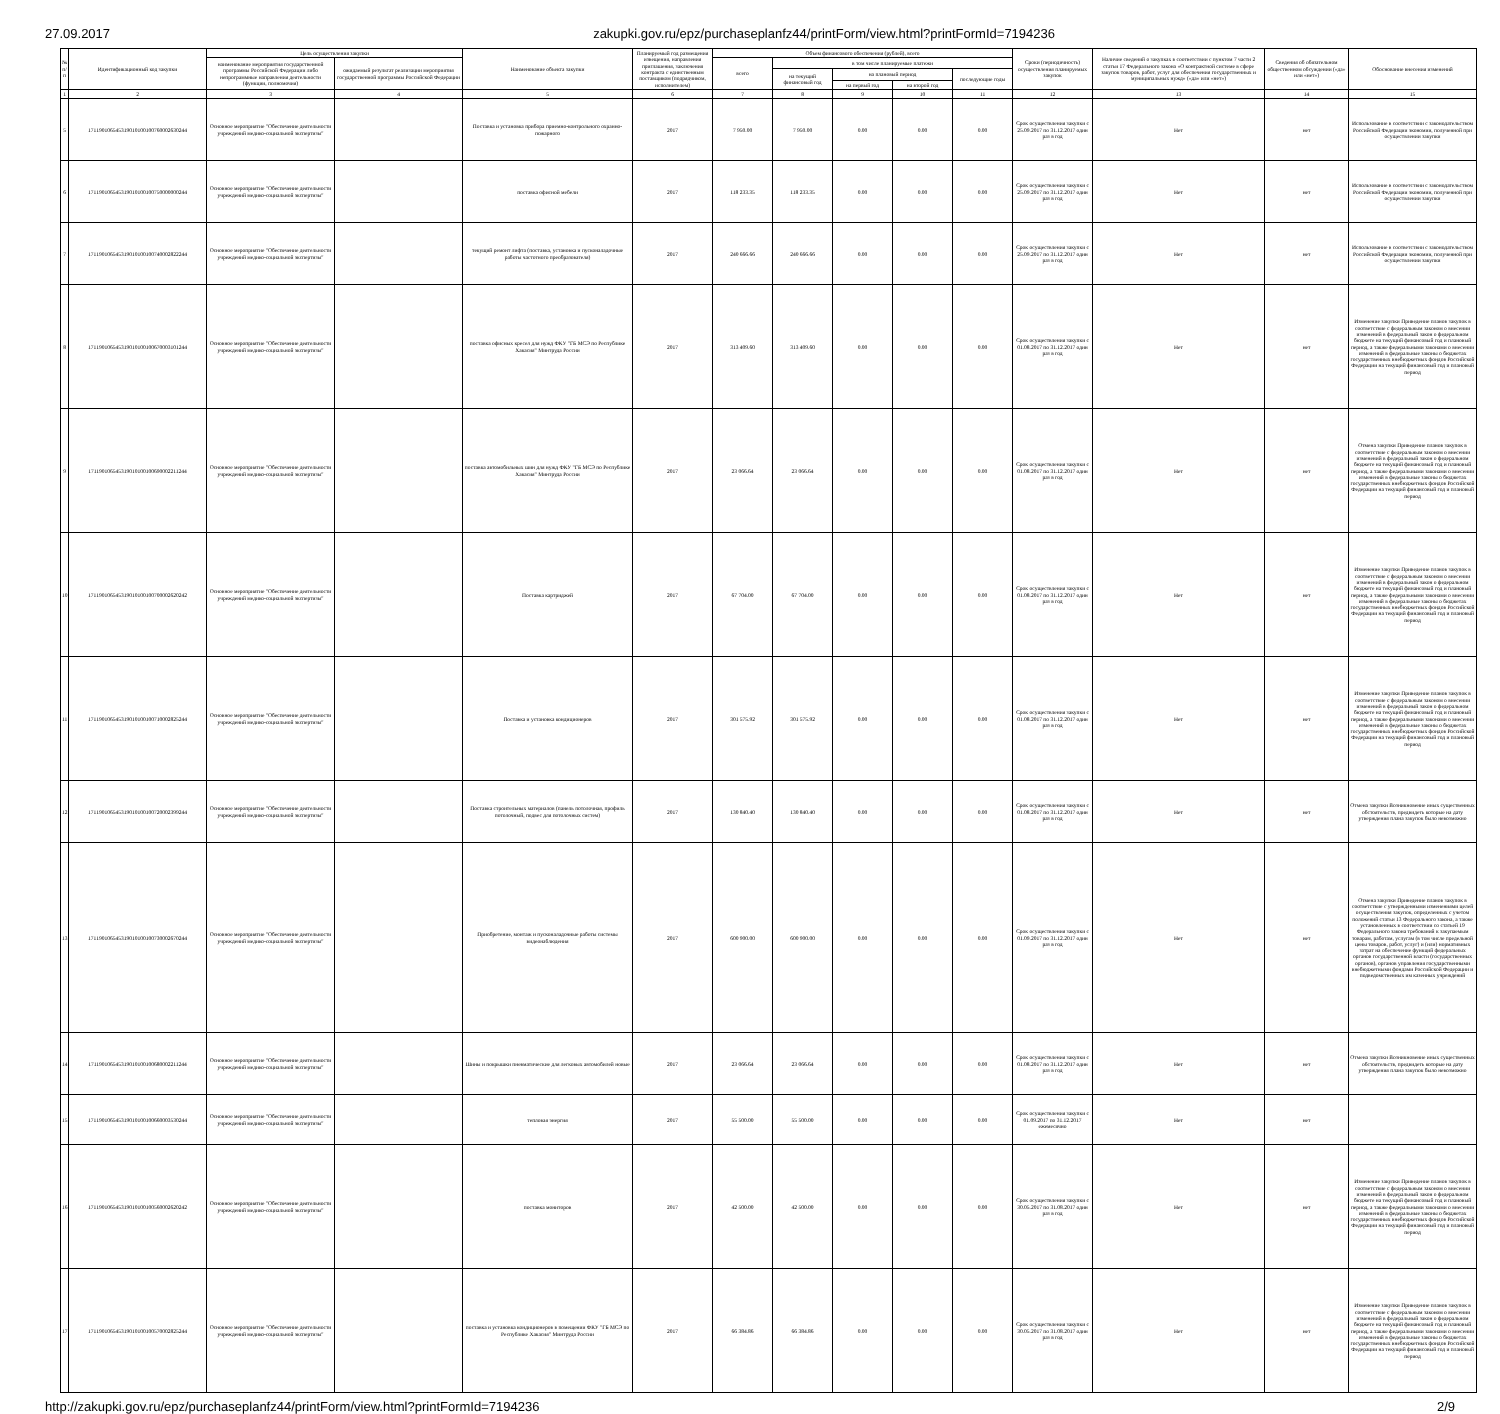27.09.2017 zakupki.gov.ru/epz/purchaseplanfz44/printForm/view.html?printFormId=7194236
| № п/п | Идентификационный код закупки | Цель осуществления закупки | | Наименование объекта закупки | Планируемый год размещения извещения, направления приглашения, заключения контракта с единственным поставщиком (подрядчиком, исполнителем) | Объем финансового обеспечения (рублей), всего | | | | | Сроки (периодичность) осуществления планируемых закупок | Наличие сведений о закупках в соответствии с пунктом 7 части 2 статьи 17 Федерального закона «О контрактной системе в сфере закупок товаров, работ, услуг для обеспечения государственных и муниципальных нужд» («да» или «нет») | Сведения об обязательном общественном обсуждении («да» или «нет») | Обоснование внесения изменений |
| --- | --- | --- | --- | --- | --- | --- | --- | --- | --- | --- | --- | --- | --- | --- |
| | | наименование мероприятия государственной программы Российской Федерации либо непрограммные направления деятельности (функции, полномочия) | ожидаемый результат реализации мероприятия государственной программы Российской Федерации | | | всего | в том числе планируемые платежи | | | | | | | |
| | | | | | | | на текущий финансовый год | на плановый период | | последующие годы | | | | |
| | | | | | | | | на первый год | на второй год | | | | | |
| 1 | 2 | 3 | 4 | 5 | 6 | 7 | 8 | 9 | 10 | 11 | 12 | 13 | 14 | 15 |
| 5 | 171190106545319010100100760002630244 | Основное мероприятие "Обеспечение деятельности учреждений медико-социальной экспертизы" | | Поставка и установка прибора приемно-контрольного охранно-пожарного | 2017 | 7 950.00 | 7 950.00 | 0.00 | 0.00 | 0.00 | Срок осуществления закупки с 25.09.2017 по 31.12.2017 один раз в год | Нет | нет | Использование в соответствии с законодательством Российской Федерации экономии, полученной при осуществлении закупки |
| 6 | 171190106545319010100100750000000244 | Основное мероприятие "Обеспечение деятельности учреждений медико-социальной экспертизы" | | поставка офисной мебели | 2017 | 118 233.35 | 118 233.35 | 0.00 | 0.00 | 0.00 | Срок осуществления закупки с 25.09.2017 по 31.12.2017 один раз в год | Нет | нет | Использование в соответствии с законодательством Российской Федерации экономии, полученной при осуществлении закупки |
| 7 | 171190106545319010100100740002822244 | Основное мероприятие "Обеспечение деятельности учреждений медико-социальной экспертизы" | | текущий ремонт лифта (поставка, установка и пусконаладочные работы частотного преобразователя) | 2017 | 240 666.66 | 240 666.66 | 0.00 | 0.00 | 0.00 | Срок осуществления закупки с 25.09.2017 по 31.12.2017 один раз в год | Нет | нет | Использование в соответствии с законодательством Российской Федерации экономии, полученной при осуществлении закупки |
| 8 | 171190106545319010100100670003101244 | Основное мероприятие "Обеспечение деятельности учреждений медико-социальной экспертизы" | | поставка офисных кресел для нужд ФКУ "ГБ МСЭ по Республике Хакасия" Минтруда России | 2017 | 313 409.60 | 313 409.60 | 0.00 | 0.00 | 0.00 | Срок осуществления закупки с 01.08.2017 по 31.12.2017 один раз в год | Нет | нет | Изменение закупки Приведение планов закупок в соответствие с федеральным законом о внесении изменений в федеральный закон о федеральном бюджете на текущий финансовый год и плановый период, а также федеральными законами о внесении изменений в федеральные законы о бюджетах государственных внебюджетных фондов Российской Федерации на текущий финансовый год и плановый период |
| 9 | 171190106545319010100100690002211244 | Основное мероприятие "Обеспечение деятельности учреждений медико-социальной экспертизы" | | поставка автомобильных шин для нужд ФКУ "ГБ МСЭ по Республике Хакасия" Минтруда России | 2017 | 23 066.64 | 23 066.64 | 0.00 | 0.00 | 0.00 | Срок осуществления закупки с 01.08.2017 по 31.12.2017 один раз в год | Нет | нет | Отмена закупки Приведение планов закупок в соответствие с федеральным законом о внесении изменений в федеральный закон о федеральном бюджете на текущий финансовый год и плановый период, а также федеральными законами о внесении изменений в федеральные законы о бюджетах государственных внебюджетных фондов Российской Федерации на текущий финансовый год и плановый период |
| 10 | 171190106545319010100100700002620242 | Основное мероприятие "Обеспечение деятельности учреждений медико-социальной экспертизы" | | Поставка картриджей | 2017 | 67 704.00 | 67 704.00 | 0.00 | 0.00 | 0.00 | Срок осуществления закупки с 01.08.2017 по 31.12.2017 один раз в год | Нет | нет | Изменение закупки Приведение планов закупок в соответствие с федеральным законом о внесении изменений в федеральный закон о федеральном бюджете на текущий финансовый год и плановый период, а также федеральными законами о внесении изменений в федеральные законы о бюджетах государственных внебюджетных фондов Российской Федерации на текущий финансовый год и плановый период |
| 11 | 171190106545319010100100710002825244 | Основное мероприятие "Обеспечение деятельности учреждений медико-социальной экспертизы" | | Поставка и установка кондиционеров | 2017 | 301 575.92 | 301 575.92 | 0.00 | 0.00 | 0.00 | Срок осуществления закупки с 01.08.2017 по 31.12.2017 один раз в год | Нет | нет | Изменение закупки Приведение планов закупок в соответствие с федеральным законом о внесении изменений в федеральный закон о федеральном бюджете на текущий финансовый год и плановый период, а также федеральными законами о внесении изменений в федеральные законы о бюджетах государственных внебюджетных фондов Российской Федерации на текущий финансовый год и плановый период |
| 12 | 171190106545319010100100720002399244 | Основное мероприятие "Обеспечение деятельности учреждений медико-социальной экспертизы" | | Поставка строительных материалов (панель потолочная, профиль потолочный, подвес для потолочных систем) | 2017 | 130 840.40 | 130 840.40 | 0.00 | 0.00 | 0.00 | Срок осуществления закупки с 01.08.2017 по 31.12.2017 один раз в год | Нет | нет | Отмена закупки Возникновение иных существенных обстоятельств, предвидеть которые на дату утверждения плана закупок было невозможно |
| 13 | 171190106545319010100100730002670244 | Основное мероприятие "Обеспечение деятельности учреждений медико-социальной экспертизы" | | Приобретение, монтаж и пусконаладочные работы системы видеонаблюдения | 2017 | 600 900.00 | 600 900.00 | 0.00 | 0.00 | 0.00 | Срок осуществления закупки с 01.09.2017 по 31.12.2017 один раз в год | Нет | нет | Отмена закупки Приведение планов закупок в соответствие с утвержденными изменениями целей осуществления закупок, определенных с учетом положений статьи 13 Федерального закона, а также установленных в соответствии со статьей 19 Федерального закона требований к закупаемым товарам, работам, услугам (в том числе предельной цены товаров, работ, услуг) и (или) нормативных затрат на обеспечение функций федеральных органов государственной власти (государственных органов), органов управления государственными внебюджетными фондами Российской Федерации и подведомственных им казенных учреждений |
| 14 | 171190106545319010100100680002211244 | Основное мероприятие "Обеспечение деятельности учреждений медико-социальной экспертизы" | | Шины и покрышки пневматические для легковых автомобилей новые | 2017 | 23 066.64 | 23 066.64 | 0.00 | 0.00 | 0.00 | Срок осуществления закупки с 01.08.2017 по 31.12.2017 один раз в год | Нет | нет | Отмена закупки Возникновение иных существенных обстоятельств, предвидеть которые на дату утверждения плана закупок было невозможно |
| 15 | 171190106545319010100100660003530244 | Основное мероприятие "Обеспечение деятельности учреждений медико-социальной экспертизы" | | тепловая энергия | 2017 | 55 500.00 | 55 500.00 | 0.00 | 0.00 | 0.00 | Срок осуществления закупки с 01.09.2017 по 31.12.2017 ежемесячно | Нет | нет | |
| 16 | 171190106545319010100100560002620242 | Основное мероприятие "Обеспечение деятельности учреждений медико-социальной экспертизы" | | поставка мониторов | 2017 | 42 500.00 | 42 500.00 | 0.00 | 0.00 | 0.00 | Срок осуществления закупки с 30.05.2017 по 31.08.2017 один раз в год | Нет | нет | Изменение закупки Приведение планов закупок в соответствие с федеральным законом о внесении изменений в федеральный закон о федеральном бюджете на текущий финансовый год и плановый период, а также федеральными законами о внесении изменений в федеральные законы о бюджетах государственных внебюджетных фондов Российской Федерации на текущий финансовый год и плановый период |
| 17 | 171190106545319010100100570002825244 | Основное мероприятие "Обеспечение деятельности учреждений медико-социальной экспертизы" | | поставка и установка кондиционеров в помещении ФКУ "ГБ МСЭ по Республике Хакасия" Минтруда России | 2017 | 66 384.86 | 66 384.86 | 0.00 | 0.00 | 0.00 | Срок осуществления закупки с 30.05.2017 по 31.08.2017 один раз в год | Нет | нет | Изменение закупки Приведение планов закупок в соответствие с федеральным законом о внесении изменений в федеральный закон о федеральном бюджете на текущий финансовый год и плановый период, а также федеральными законами о внесении изменений в федеральные законы о бюджетах государственных внебюджетных фондов Российской Федерации на текущий финансовый год и плановый период |
http://zakupki.gov.ru/epz/purchaseplanfz44/printForm/view.html?printFormId=7194236 2/9